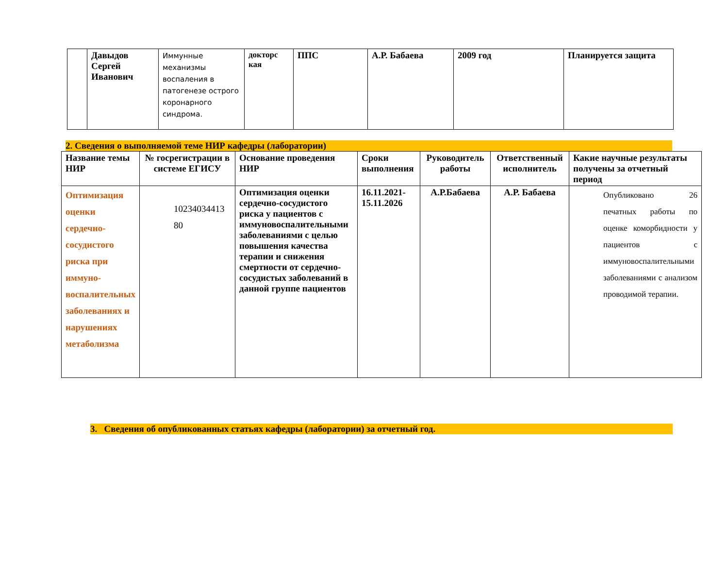| | Давыдов Сергей Иванович | Иммунные механизмы воспаления в патогенезе острого коронарного синдрома. | докторс кая | ППС | А.Р. Бабаева | 2009 год | Планируется защита |
2. Сведения о выполняемой теме НИР кафедры (лаборатории)
| Название темы НИР | № госрегистрации в системе ЕГИСУ | Основание проведения НИР | Сроки выполнения | Руководитель работы | Ответственный исполнитель | Какие научные результаты получены за отчетный период |
| --- | --- | --- | --- | --- | --- | --- |
| Оптимизация оценки сердечно-сосудистого риска при иммуно-воспалительных заболеваниях и нарушениях метаболизма | 10234034413 80 | Оптимизация оценки сердечно-сосудистого риска у пациентов с иммуновоспалительными заболеваниями с целью повышения качества терапии и снижения смертности от сердечно-сосудистых заболеваний в данной группе пациентов | 16.11.2021-15.11.2026 | А.Р.Бабаева | А.Р. Бабаева | Опубликовано 26 печатных работы по оценке коморбидности у пациентов с иммуновоспалительными заболеваниями с анализом проводимой терапии. |
3. Сведения об опубликованных статьях кафедры (лаборатории) за отчетный год.